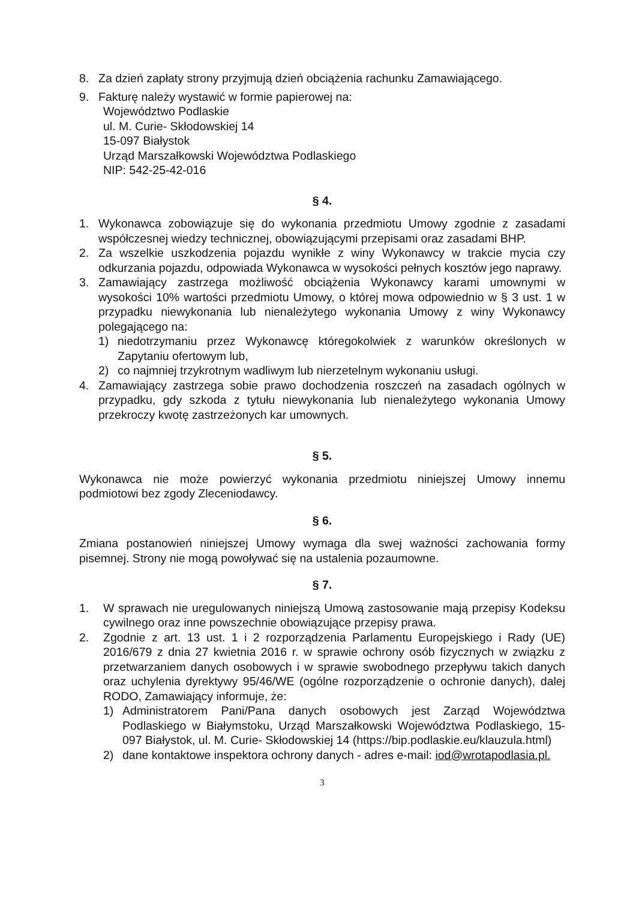8. Za dzień zapłaty strony przyjmują dzień obciążenia rachunku Zamawiającego.
9. Fakturę należy wystawić w formie papierowej na:
Województwo Podlaskie
ul. M. Curie- Skłodowskiej 14
15-097 Białystok
Urząd Marszałkowski Województwa Podlaskiego
NIP: 542-25-42-016
§ 4.
1. Wykonawca zobowiązuje się do wykonania przedmiotu Umowy zgodnie z zasadami współczesnej wiedzy technicznej, obowiązującymi przepisami oraz zasadami BHP.
2. Za wszelkie uszkodzenia pojazdu wynikłe z winy Wykonawcy w trakcie mycia czy odkurzania pojazdu, odpowiada Wykonawca w wysokości pełnych kosztów jego naprawy.
3. Zamawiający zastrzega możliwość obciążenia Wykonawcy karami umownymi w wysokości 10% wartości przedmiotu Umowy, o której mowa odpowiednio w § 3 ust. 1 w przypadku niewykonania lub nienależytego wykonania Umowy z winy Wykonawcy polegającego na:
1) niedotrzymaniu przez Wykonawcę któregokolwiek z warunków określonych w Zapytaniu ofertowym lub,
2) co najmniej trzykrotnym wadliwym lub nierzetelnym wykonaniu usługi.
4. Zamawiający zastrzega sobie prawo dochodzenia roszczeń na zasadach ogólnych w przypadku, gdy szkoda z tytułu niewykonania lub nienależytego wykonania Umowy przekroczy kwotę zastrzeżonych kar umownych.
§ 5.
Wykonawca nie może powierzyć wykonania przedmiotu niniejszej Umowy innemu podmiotowi bez zgody Zleceniodawcy.
§ 6.
Zmiana postanowień niniejszej Umowy wymaga dla swej ważności zachowania formy pisemnej. Strony nie mogą powoływać się na ustalenia pozaumowne.
§ 7.
1. W sprawach nie uregulowanych niniejszą Umową zastosowanie mają przepisy Kodeksu cywilnego oraz inne powszechnie obowiązujące przepisy prawa.
2. Zgodnie z art. 13 ust. 1 i 2 rozporządzenia Parlamentu Europejskiego i Rady (UE) 2016/679 z dnia 27 kwietnia 2016 r. w sprawie ochrony osób fizycznych w związku z przetwarzaniem danych osobowych i w sprawie swobodnego przepływu takich danych oraz uchylenia dyrektywy 95/46/WE (ogólne rozporządzenie o ochronie danych), dalej RODO, Zamawiający informuje, że:
1) Administratorem Pani/Pana danych osobowych jest Zarząd Województwa Podlaskiego w Białymstoku, Urząd Marszałkowski Województwa Podlaskiego, 15-097 Białystok, ul. M. Curie- Skłodowskiej 14 (https://bip.podlaskie.eu/klauzula.html)
2) dane kontaktowe inspektora ochrony danych - adres e-mail: iod@wrotapodlasia.pl.
3